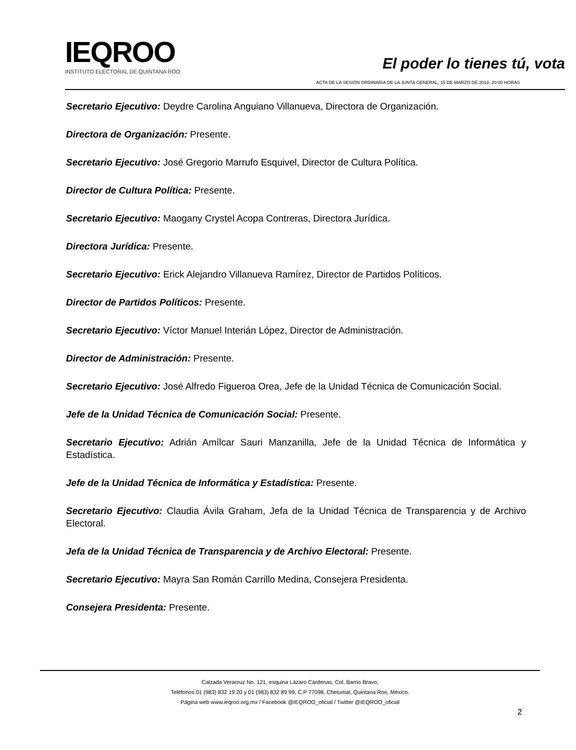IEQROO
INSTITUTO ELECTORAL DE QUINTANA ROO
El poder lo tienes tú, vota
ACTA DE LA SESIÓN ORDINARIA DE LA JUNTA GENERAL, 15 DE MARZO DE 2018, 20:00 HORAS
Secretario Ejecutivo: Deydre Carolina Anguiano Villanueva, Directora de Organización.
Directora de Organización: Presente.
Secretario Ejecutivo: José Gregorio Marrufo Esquivel, Director de Cultura Política.
Director de Cultura Política: Presente.
Secretario Ejecutivo: Maogany Crystel Acopa Contreras, Directora Jurídica.
Directora Jurídica: Presente.
Secretario Ejecutivo: Erick Alejandro Villanueva Ramírez, Director de Partidos Políticos.
Director de Partidos Políticos: Presente.
Secretario Ejecutivo: Víctor Manuel Interián López, Director de Administración.
Director de Administración: Presente.
Secretario Ejecutivo: José Alfredo Figueroa Orea, Jefe de la Unidad Técnica de Comunicación Social.
Jefe de la Unidad Técnica de Comunicación Social: Presente.
Secretario Ejecutivo: Adrián Amílcar Sauri Manzanilla, Jefe de la Unidad Técnica de Informática y Estadística.
Jefe de la Unidad Técnica de Informática y Estadística: Presente.
Secretario Ejecutivo: Claudia Ávila Graham, Jefa de la Unidad Técnica de Transparencia y de Archivo Electoral.
Jefa de la Unidad Técnica de Transparencia y de Archivo Electoral: Presente.
Secretario Ejecutivo: Mayra San Román Carrillo Medina, Consejera Presidenta.
Consejera Presidenta: Presente.
Calzada Veracruz No. 121, esquina Lázaro Cárdenas, Col. Barrio Bravo,
Teléfonos 01 (983) 832 19 20 y 01 (983) 832 89 99, C.P 77098, Chetumal, Quintana Roo, México.
Página web www.ieqroo.org.mx / Facebook @IEQROO_oficial / Twitter @IEQROO_oficial
2